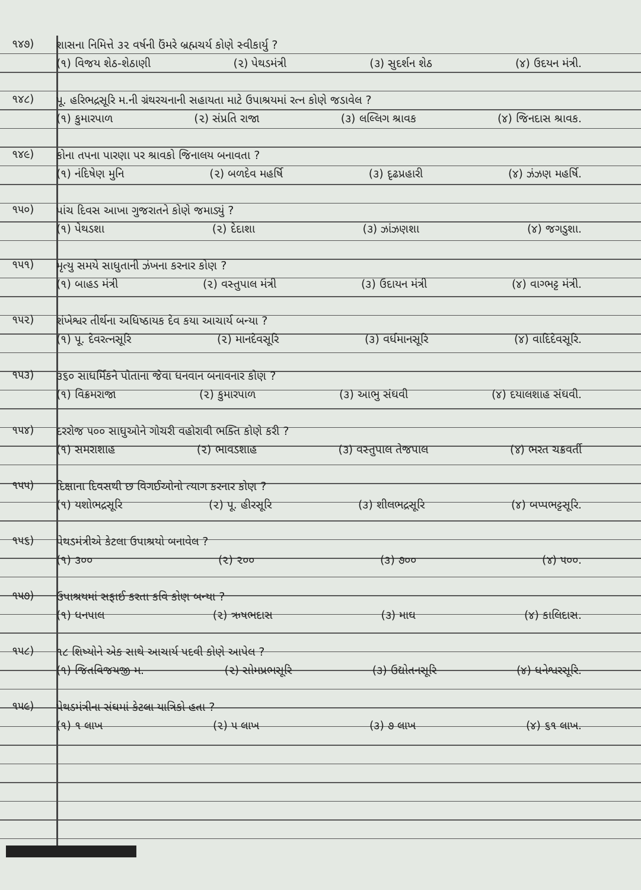૧૪૭)
શાસના નિમિત્તે ૩૨ વર્ષની ઉંમરે બ્રહ્મચર્ય કોણે સ્વીકાર્યુ ?
(૧) વિજય શેઠ-શેઠાણી (૨) પેથડમંત્રી (૩) સુદર્શન શેઠ (૪) ઉદયન મંત્રી.
૧૪૮)
પૂ. હરિભદ્રસૂરિ મ.ની ગ્રંથરચનાની સહાયતા માટે ઉપાશ્રયમાં રત્ન કોણે જડાવેલ ?
(૧) કુમારપાળ (૨) સંપ્રતિ રાજા (૩) લલ્લિગ શ્રાવક (૪) જિનદાસ શ્રાવક.
૧૪૯)
કોના તપના પારણા પર શ્રાવકો જિનાલય બનાવતા ?
(૧) નંદિષેણ મુનિ (૨) બળદેવ મહર્ષિ (૩) દૃઢપ્રહારી (૪) ઝંઝણ મહર્ષિ.
૧૫૦)
પાંચ દિવસ આખા ગુજરાતને કોણે જમાડ્યું ?
(૧) પેથડશા (૨) દેદાશા (૩) ઝાંઝણશા (૪) જગડુશા.
૧૫૧)
મૃત્યુ સમયે સાધુતાની ઝંખના કરનાર કોણ ?
(૧) બાહડ મંત્રી (૨) વસ્તુપાલ મંત્રી (૩) ઉદાયન મંત્રી (૪) વાગ્ભટ્ટ મંત્રી.
૧૫૨)
શંખેશ્વર તીર્થના અધિષ્ઠાયક દેવ કયા આચાર્ય બન્યા ?
(૧) પૂ. દેવરત્નસૂરિ (૨) માનદેવસૂરિ (૩) વર્ધમાનસૂરિ (૪) વાદિદેવસૂરિ.
૧૫૩)
૩૬૦ સાધર્મિકને પોતાના જેવા ધનવાન બનાવનાર કોણ ?
(૧) વિક્રમરાજા (૨) કુમારપાળ (૩) આભુ સંઘવી (૪) દયાલશાહ સંઘવી.
૧૫૪)
દરરોજ ૫૦૦ સાધુઓને ગોચરી વહોરાવી ભક્તિ કોણે કરી ?
(૧) સમરાશાહ (૨) ભાવડશાહ (૩) વસ્તુપાલ તેજપાલ (૪) ભરત ચક્રવર્તી
૧૫૫)
દિક્ષાના દિવસથી છ વિગઈઓનો ત્યાગ કરનાર કોણ ?
(૧) યશોભદ્રસૂરિ (૨) પૂ. હીરસૂરિ (૩) શીલભદ્રસૂરિ (૪) બપ્પભટ્ટસૂરિ.
૧૫૬)
પેથડમંત્રીએ કેટલા ઉપાશ્રયો બનાવેલ ?
(૧) ૩૦૦ (૨) ૨૦૦ (૩) ૭૦૦ (૪) ૫૦૦.
૧૫૭)
ઉપાશ્રયમાં સફાઈ કરતા કવિ કોણ બન્યા ?
(૧) ધનપાલ (૨) ઋષભદાસ (૩) માઘ (૪) કાલિદાસ.
૧૫૮)
૧૮ શિષ્યોને એક સાથે આચાર્ય પદવી કોણે આપેલ ?
(૧) જિતવિજયજી મ. (૨) સોમપ્રભસૂરિ (૩) ઉદ્યોતનસૂરિ (૪) ધનેશ્વરસૂરિ.
૧૫૯)
પેથડમંત્રીના સંઘમાં કેટલા યાત્રિકો હતા ?
(૧) ૧ લાખ (૨) ૫ લાખ (૩) ૭ લાખ (૪) ૬૧ લાખ.